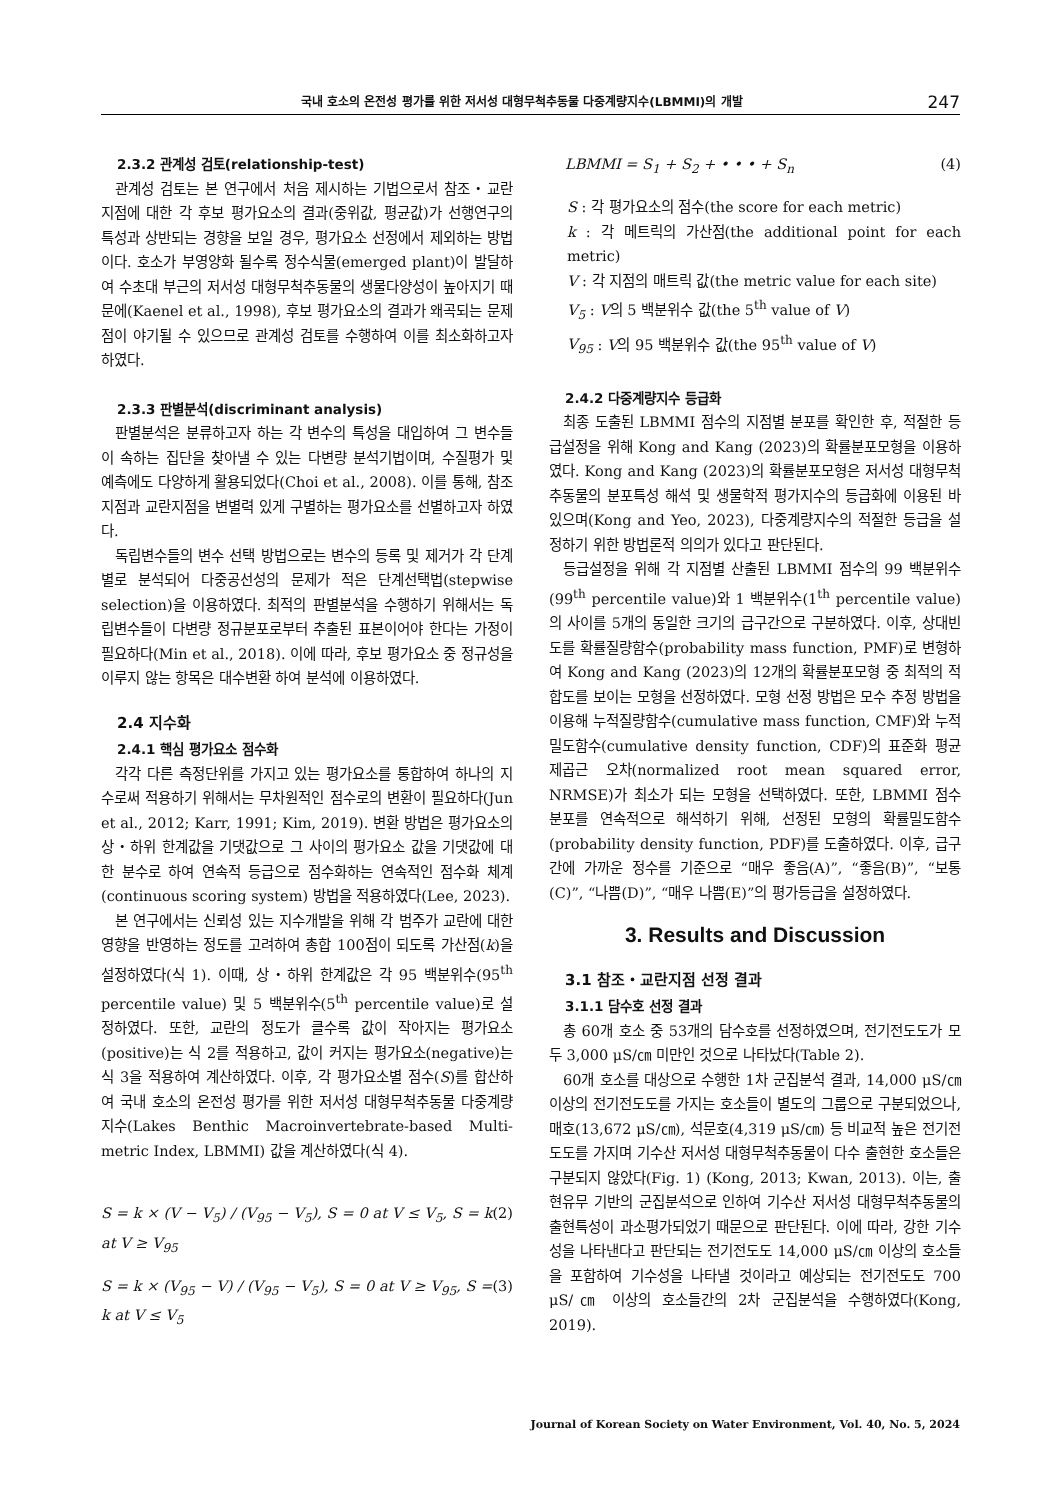국내 호소의 온전성 평가를 위한 저서성 대형무척추동물 다중계량지수(LBMMI)의 개발 247
2.3.2 관계성 검토(relationship-test)
관계성 검토는 본 연구에서 처음 제시하는 기법으로서 참조・교란 지점에 대한 각 후보 평가요소의 결과(중위값, 평균값)가 선행연구의 특성과 상반되는 경향을 보일 경우, 평가요소 선정에서 제외하는 방법이다. 호소가 부영양화 될수록 정수식물(emerged plant)이 발달하여 수초대 부근의 저서성 대형무척추동물의 생물다양성이 높아지기 때문에(Kaenel et al., 1998), 후보 평가요소의 결과가 왜곡되는 문제점이 야기될 수 있으므로 관계성 검토를 수행하여 이를 최소화하고자 하였다.
2.3.3 판별분석(discriminant analysis)
판별분석은 분류하고자 하는 각 변수의 특성을 대입하여 그 변수들이 속하는 집단을 찾아낼 수 있는 다변량 분석기법이며, 수질평가 및 예측에도 다양하게 활용되었다(Choi et al., 2008). 이를 통해, 참조지점과 교란지점을 변별력 있게 구별하는 평가요소를 선별하고자 하였다.
독립변수들의 변수 선택 방법으로는 변수의 등록 및 제거가 각 단계별로 분석되어 다중공선성의 문제가 적은 단계선택법(stepwise selection)을 이용하였다. 최적의 판별분석을 수행하기 위해서는 독립변수들이 다변량 정규분포로부터 추출된 표본이어야 한다는 가정이 필요하다(Min et al., 2018). 이에 따라, 후보 평가요소 중 정규성을 이루지 않는 항목은 대수변환 하여 분석에 이용하였다.
2.4 지수화
2.4.1 핵심 평가요소 점수화
각각 다른 측정단위를 가지고 있는 평가요소를 통합하여 하나의 지수로써 적용하기 위해서는 무차원적인 점수로의 변환이 필요하다(Jun et al., 2012; Karr, 1991; Kim, 2019). 변환 방법은 평가요소의 상・하위 한계값을 기댓값으로 그 사이의 평가요소 값을 기댓값에 대한 분수로 하여 연속적 등급으로 점수화하는 연속적인 점수화 체계(continuous scoring system) 방법을 적용하였다(Lee, 2023).
본 연구에서는 신뢰성 있는 지수개발을 위해 각 범주가 교란에 대한 영향을 반영하는 정도를 고려하여 총합 100점이 되도록 가산점(k)을 설정하였다(식 1). 이때, 상・하위 한계값은 각 95 백분위수(95<sup>th</sup> percentile value) 및 5 백분위수(5<sup>th</sup> percentile value)로 설정하였다. 또한, 교란의 정도가 클수록 값이 작아지는 평가요소(positive)는 식 2를 적용하고, 값이 커지는 평가요소(negative)는 식 3을 적용하여 계산하였다. 이후, 각 평가요소별 점수(S)를 합산하여 국내 호소의 온전성 평가를 위한 저서성 대형무척추동물 다중계량지수(Lakes Benthic Macroinvertebrate-based Multi-metric Index, LBMMI) 값을 계산하였다(식 4).
S = k × (V − V<sub>5</sub>) / (V<sub>95</sub> − V<sub>5</sub>), S = 0 at V ≤ V<sub>5</sub>, S = k at V ≥ V<sub>95</sub> (2)
S = k × (V<sub>95</sub> − V) / (V<sub>95</sub> − V<sub>5</sub>), S = 0 at V ≥ V<sub>95</sub>, S = k at V ≤ V<sub>5</sub> (3)
LBMMI = S<sub>1</sub> + S<sub>2</sub> + • • • + S<sub>n</sub> (4)
S : 각 평가요소의 점수(the score for each metric)
k : 각 메트릭의 가산점(the additional point for each metric)
V : 각 지점의 매트릭 값(the metric value for each site)
V<sub>5</sub> : V의 5 백분위수 값(the 5<sup>th</sup> value of V)
V<sub>95</sub> : V의 95 백분위수 값(the 95<sup>th</sup> value of V)
2.4.2 다중계량지수 등급화
최종 도출된 LBMMI 점수의 지점별 분포를 확인한 후, 적절한 등급설정을 위해 Kong and Kang (2023)의 확률분포모형을 이용하였다. Kong and Kang (2023)의 확률분포모형은 저서성 대형무척추동물의 분포특성 해석 및 생물학적 평가지수의 등급화에 이용된 바 있으며(Kong and Yeo, 2023), 다중계량지수의 적절한 등급을 설정하기 위한 방법론적 의의가 있다고 판단된다.
등급설정을 위해 각 지점별 산출된 LBMMI 점수의 99 백분위수(99<sup>th</sup> percentile value)와 1 백분위수(1<sup>th</sup> percentile value)의 사이를 5개의 동일한 크기의 급구간으로 구분하였다. 이후, 상대빈도를 확률질량함수(probability mass function, PMF)로 변형하여 Kong and Kang (2023)의 12개의 확률분포모형 중 최적의 적합도를 보이는 모형을 선정하였다. 모형 선정 방법은 모수 추정 방법을 이용해 누적질량함수(cumulative mass function, CMF)와 누적밀도함수(cumulative density function, CDF)의 표준화 평균 제곱근 오차(normalized root mean squared error, NRMSE)가 최소가 되는 모형을 선택하였다. 또한, LBMMI 점수 분포를 연속적으로 해석하기 위해, 선정된 모형의 확률밀도함수(probability density function, PDF)를 도출하였다. 이후, 급구간에 가까운 정수를 기준으로 “매우 좋음(A)”, “좋음(B)”, “보통(C)”, “나쁨(D)”, “매우 나쁨(E)”의 평가등급을 설정하였다.
3. Results and Discussion
3.1 참조・교란지점 선정 결과
3.1.1 담수호 선정 결과
총 60개 호소 중 53개의 담수호를 선정하였으며, 전기전도도가 모두 3,000 μS/㎝ 미만인 것으로 나타났다(Table 2).
60개 호소를 대상으로 수행한 1차 군집분석 결과, 14,000 μS/㎝ 이상의 전기전도도를 가지는 호소들이 별도의 그룹으로 구분되었으나, 매호(13,672 μS/㎝), 석문호(4,319 μS/㎝) 등 비교적 높은 전기전도도를 가지며 기수산 저서성 대형무척추동물이 다수 출현한 호소들은 구분되지 않았다(Fig. 1) (Kong, 2013; Kwan, 2013). 이는, 출현유무 기반의 군집분석으로 인하여 기수산 저서성 대형무척추동물의 출현특성이 과소평가되었기 때문으로 판단된다. 이에 따라, 강한 기수성을 나타낸다고 판단되는 전기전도도 14,000 μS/㎝ 이상의 호소들을 포함하여 기수성을 나타낼 것이라고 예상되는 전기전도도 700 μS/㎝ 이상의 호소들간의 2차 군집분석을 수행하였다(Kong, 2019).
Journal of Korean Society on Water Environment, Vol. 40, No. 5, 2024